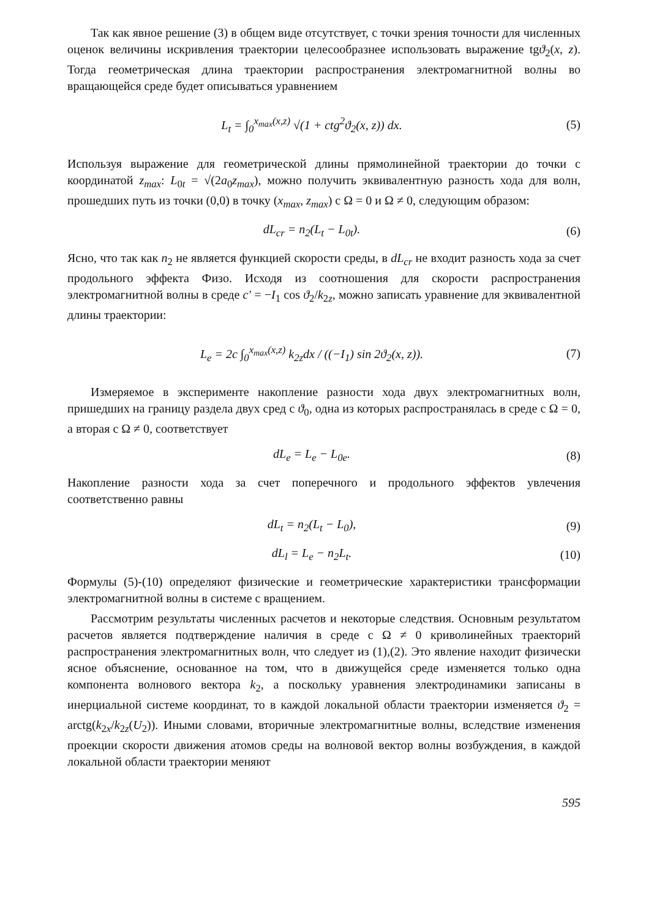Так как явное решение (3) в общем виде отсутствует, с точки зрения точности для численных оценок величины искривления траектории целесообразнее использовать выражение tgϑ<sub>2</sub>(x, z). Тогда геометрическая длина траектории распространения электромагнитной волны во вращающейся среде будет описываться уравнением
L<sub>t</sub> = ∫<sub>0</sub><sup>x<sub>max</sub>(x,z)</sup> √(1 + ctg<sup>2</sup>ϑ<sub>2</sub>(x, z)) dx.
(5)
Используя выражение для геометрической длины прямолинейной траектории до точки с координатой z<sub>max</sub>: L<sub>0t</sub> = √(2a<sub>0</sub>z<sub>max</sub>), можно получить эквивалентную разность хода для волн, прошедших путь из точки (0,0) в точку (x<sub>max</sub>, z<sub>max</sub>) с Ω = 0 и Ω ≠ 0, следующим образом:
dL<sub>cr</sub> = n<sub>2</sub>(L<sub>t</sub> − L<sub>0t</sub>). (6)
Ясно, что так как n<sub>2</sub> не является функцией скорости среды, в dL<sub>cr</sub> не входит разность хода за счет продольного эффекта Физо. Исходя из соотношения для скорости распространения электромагнитной волны в среде c′ = −I<sub>1</sub> cos ϑ<sub>2</sub>/k<sub>2z</sub>, можно записать уравнение для эквивалентной длины траектории:
L<sub>e</sub> = 2c ∫<sub>0</sub><sup>x<sub>max</sub>(x,z)</sup> k<sub>2z</sub>dx / ((−I<sub>1</sub>) sin 2ϑ<sub>2</sub>(x, z)).
(7)
Измеряемое в эксперименте накопление разности хода двух электромагнитных волн, пришедших на границу раздела двух сред с ϑ<sub>0</sub>, одна из которых распространялась в среде с Ω = 0, а вторая с Ω ≠ 0, соответствует
dL<sub>e</sub> = L<sub>e</sub> − L<sub>0e</sub>. (8)
Накопление разности хода за счет поперечного и продольного эффектов увлечения соответственно равны
dL<sub>t</sub> = n<sub>2</sub>(L<sub>t</sub> − L<sub>0</sub>), (9)
dL<sub>l</sub> = L<sub>e</sub> − n<sub>2</sub>L<sub>t</sub>.
(10)
Формулы (5)-(10) определяют физические и геометрические характеристики трансформации электромагнитной волны в системе с вращением.
Рассмотрим результаты численных расчетов и некоторые следствия. Основным результатом расчетов является подтверждение наличия в среде с Ω ≠ 0 криволинейных траекторий распространения электромагнитных волн, что следует из (1),(2). Это явление находит физически ясное объяснение, основанное на том, что в движущейся среде изменяется только одна компонента волнового вектора k<sub>2</sub>, а поскольку уравнения электродинамики записаны в инерциальной системе координат, то в каждой локальной области траектории изменяется ϑ<sub>2</sub> = arctg(k<sub>2x</sub>/k<sub>2z</sub>(U<sub>2</sub>)). Иными словами, вторичные электромагнитные волны, вследствие изменения проекции скорости движения атомов среды на волновой вектор волны возбуждения, в каждой локальной области траектории меняют
595